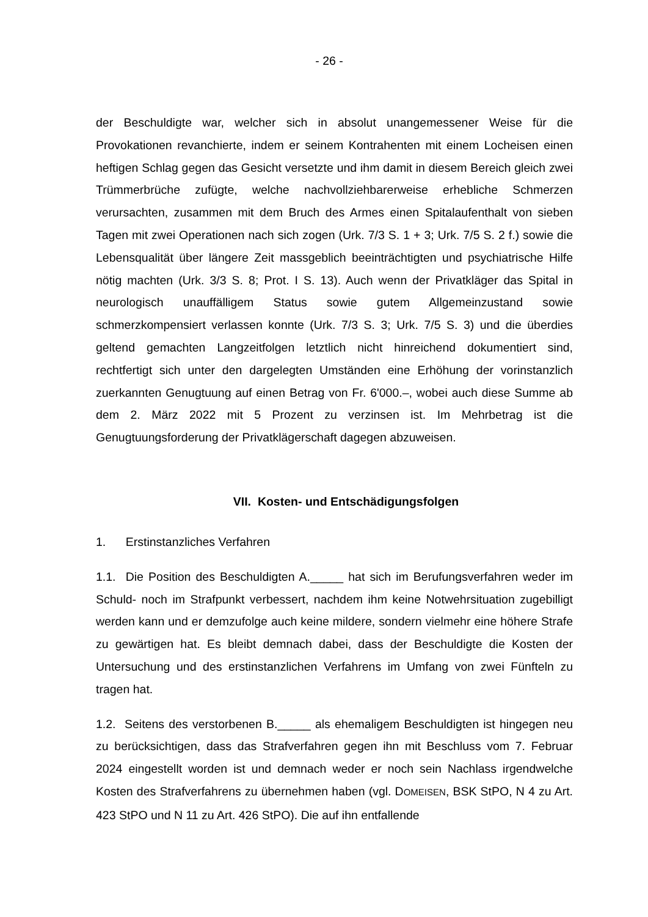- 26 -
der Beschuldigte war, welcher sich in absolut unangemessener Weise für die Provokationen revanchierte, indem er seinem Kontrahenten mit einem Locheisen einen heftigen Schlag gegen das Gesicht versetzte und ihm damit in diesem Bereich gleich zwei Trümmerbrüche zufügte, welche nachvollziehbarerweise erhebliche Schmerzen verursachten, zusammen mit dem Bruch des Armes einen Spitalaufenthalt von sieben Tagen mit zwei Operationen nach sich zogen (Urk. 7/3 S. 1 + 3; Urk. 7/5 S. 2 f.) sowie die Lebensqualität über längere Zeit massgeblich beeinträchtigten und psychiatrische Hilfe nötig machten (Urk. 3/3 S. 8; Prot. I S. 13). Auch wenn der Privatkläger das Spital in neurologisch unauffälligem Status sowie gutem Allgemeinzustand sowie schmerzkompensiert verlassen konnte (Urk. 7/3 S. 3; Urk. 7/5 S. 3) und die überdies geltend gemachten Langzeitfolgen letztlich nicht hinreichend dokumentiert sind, rechtfertigt sich unter den dargelegten Umständen eine Erhöhung der vorinstanzlich zuerkannten Genugtuung auf einen Betrag von Fr. 6'000.–, wobei auch diese Summe ab dem 2. März 2022 mit 5 Prozent zu verzinsen ist. Im Mehrbetrag ist die Genugtuungsforderung der Privatklägerschaft dagegen abzuweisen.
VII. Kosten- und Entschädigungsfolgen
1. Erstinstanzliches Verfahren
1.1. Die Position des Beschuldigten A._____ hat sich im Berufungsverfahren weder im Schuld- noch im Strafpunkt verbessert, nachdem ihm keine Notwehrsituation zugebilligt werden kann und er demzufolge auch keine mildere, sondern vielmehr eine höhere Strafe zu gewärtigen hat. Es bleibt demnach dabei, dass der Beschuldigte die Kosten der Untersuchung und des erstinstanzlichen Verfahrens im Umfang von zwei Fünfteln zu tragen hat.
1.2. Seitens des verstorbenen B._____ als ehemaligem Beschuldigten ist hingegen neu zu berücksichtigen, dass das Strafverfahren gegen ihn mit Beschluss vom 7. Februar 2024 eingestellt worden ist und demnach weder er noch sein Nachlass irgendwelche Kosten des Strafverfahrens zu übernehmen haben (vgl. DOMEISEN, BSK StPO, N 4 zu Art. 423 StPO und N 11 zu Art. 426 StPO). Die auf ihn entfallende